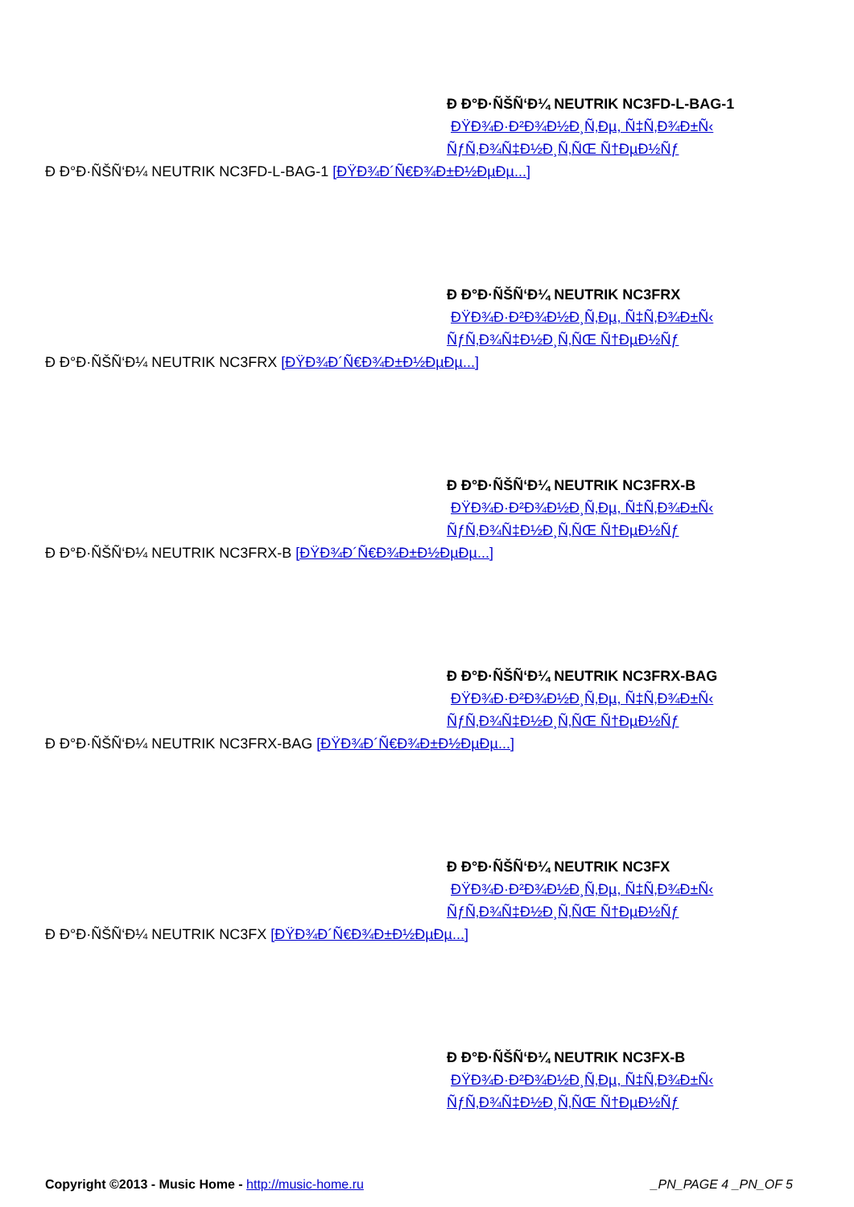Ð Ð°Ð·ÑŠÑ‘Ð¼ NEUTRIK NC3FD-L-BAG-1
ÐŸÐ¾Ð·Ð²Ð¾Ð½Ð¸Ñ‚Ðµ, Ñ‡Ñ‚Ð¾Ð±Ñ‹
ÑƒÑ‚Ð¾Ñ‡Ð½Ð¸Ñ‚ÑŒ Ñ†ÐµÐ½Ñƒ
Ð Ð°Ð·ÑŠÑ‘Ð¼ NEUTRIK NC3FD-L-BAG-1 [ÐŸÐ¾Ð´Ñ€Ð¾Ð±Ð½ÐµÐµ...]
Ð Ð°Ð·ÑŠÑ‘Ð¼ NEUTRIK NC3FRX
ÐŸÐ¾Ð·Ð²Ð¾Ð½Ð¸Ñ‚Ðµ, Ñ‡Ñ‚Ð¾Ð±Ñ‹
ÑƒÑ‚Ð¾Ñ‡Ð½Ð¸Ñ‚ÑŒ Ñ†ÐµÐ½Ñƒ
Ð Ð°Ð·ÑŠÑ‘Ð¼ NEUTRIK NC3FRX [ÐŸÐ¾Ð´Ñ€Ð¾Ð±Ð½ÐµÐµ...]
Ð Ð°Ð·ÑŠÑ‘Ð¼ NEUTRIK NC3FRX-B
ÐŸÐ¾Ð·Ð²Ð¾Ð½Ð¸Ñ‚Ðµ, Ñ‡Ñ‚Ð¾Ð±Ñ‹
ÑƒÑ‚Ð¾Ñ‡Ð½Ð¸Ñ‚ÑŒ Ñ†ÐµÐ½Ñƒ
Ð Ð°Ð·ÑŠÑ‘Ð¼ NEUTRIK NC3FRX-B [ÐŸÐ¾Ð´Ñ€Ð¾Ð±Ð½ÐµÐµ...]
Ð Ð°Ð·ÑŠÑ‘Ð¼ NEUTRIK NC3FRX-BAG
ÐŸÐ¾Ð·Ð²Ð¾Ð½Ð¸Ñ‚Ðµ, Ñ‡Ñ‚Ð¾Ð±Ñ‹
ÑƒÑ‚Ð¾Ñ‡Ð½Ð¸Ñ‚ÑŒ Ñ†ÐµÐ½Ñƒ
Ð Ð°Ð·ÑŠÑ‘Ð¼ NEUTRIK NC3FRX-BAG [ÐŸÐ¾Ð´Ñ€Ð¾Ð±Ð½ÐµÐµ...]
Ð Ð°Ð·ÑŠÑ‘Ð¼ NEUTRIK NC3FX
ÐŸÐ¾Ð·Ð²Ð¾Ð½Ð¸Ñ‚Ðµ, Ñ‡Ñ‚Ð¾Ð±Ñ‹
ÑƒÑ‚Ð¾Ñ‡Ð½Ð¸Ñ‚ÑŒ Ñ†ÐµÐ½Ñƒ
Ð Ð°Ð·ÑŠÑ‘Ð¼ NEUTRIK NC3FX [ÐŸÐ¾Ð´Ñ€Ð¾Ð±Ð½ÐµÐµ...]
Ð Ð°Ð·ÑŠÑ‘Ð¼ NEUTRIK NC3FX-B
ÐŸÐ¾Ð·Ð²Ð¾Ð½Ð¸Ñ‚Ðµ, Ñ‡Ñ‚Ð¾Ð±Ñ‹
ÑƒÑ‚Ð¾Ñ‡Ð½Ð¸Ñ‚ÑŒ Ñ†ÐµÐ½Ñƒ
Copyright ©2013 - Music Home - http://music-home.ru _PN_PAGE 4 _PN_OF 5